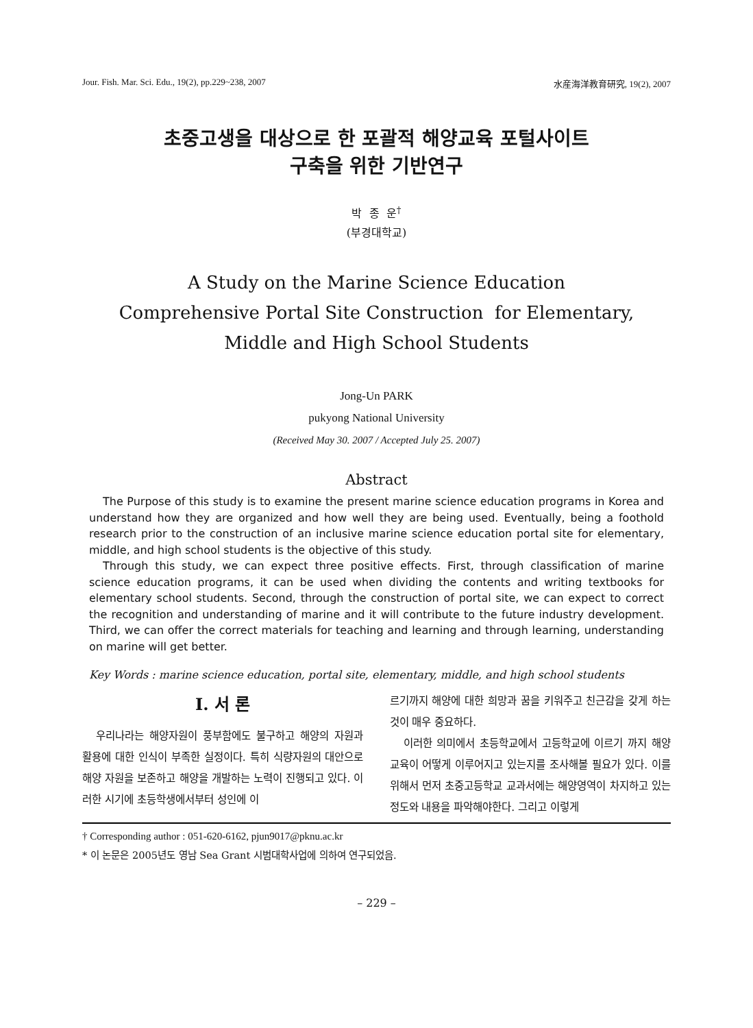Jour. Fish. Mar. Sci. Edu., 19(2), pp.229~238, 2007 水産海洋教育研究, 19(2), 2007
초중고생을 대상으로 한 포괄적 해양교육 포털사이트
구축을 위한 기반연구
박 종 운<sup>†</sup>
(부경대학교)
A Study on the Marine Science Education
Comprehensive Portal Site Construction for Elementary,
Middle and High School Students
Jong-Un PARK
pukyong National University
(Received May 30. 2007 / Accepted July 25. 2007)
Abstract
The Purpose of this study is to examine the present marine science education programs in Korea and understand how they are organized and how well they are being used. Eventually, being a foothold research prior to the construction of an inclusive marine science education portal site for elementary, middle, and high school students is the objective of this study.
Through this study, we can expect three positive effects. First, through classification of marine science education programs, it can be used when dividing the contents and writing textbooks for elementary school students. Second, through the construction of portal site, we can expect to correct the recognition and understanding of marine and it will contribute to the future industry development. Third, we can offer the correct materials for teaching and learning and through learning, understanding on marine will get better.
Key Words : marine science education, portal site, elementary, middle, and high school students
Ⅰ. 서 론
우리나라는 해양자원이 풍부함에도 불구하고 해양의 자원과 활용에 대한 인식이 부족한 실정이다. 특히 식량자원의 대안으로 해양 자원을 보존하고 해양을 개발하는 노력이 진행되고 있다. 이러한 시기에 초등학생에서부터 성인에 이
르기까지 해양에 대한 희망과 꿈을 키워주고 친근감을 갖게 하는 것이 매우 중요하다.
이러한 의미에서 초등학교에서 고등학교에 이르기 까지 해양교육이 어떻게 이루어지고 있는지를 조사해볼 필요가 있다. 이를 위해서 먼저 초중고등학교 교과서에는 해양영역이 차지하고 있는 정도와 내용을 파악해야한다. 그리고 이렇게
† Corresponding author : 051-620-6162, pjun9017@pknu.ac.kr
* 이 논문은 2005년도 영남 Sea Grant 시범대학사업에 의하여 연구되었음.
– 229 –